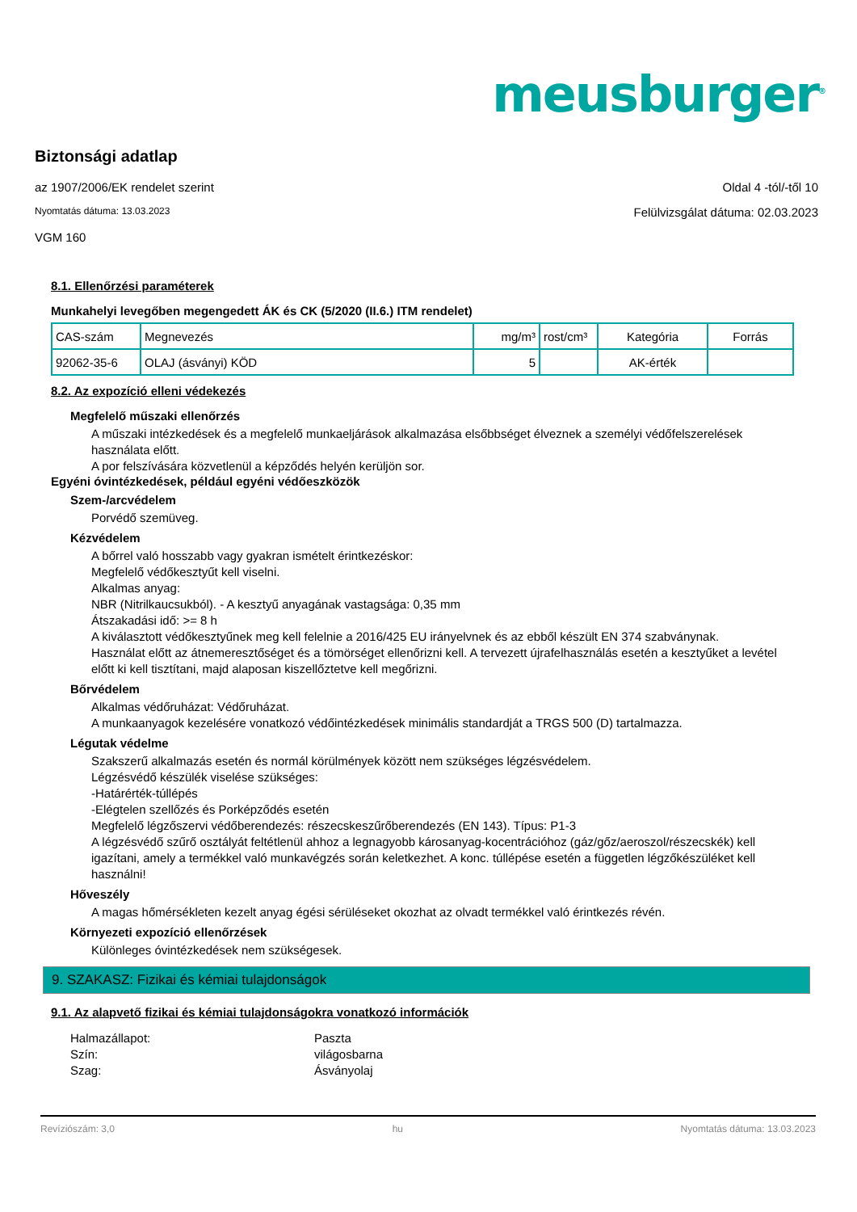meusburger<sup>®</sup>
Biztonsági adatlap
az 1907/2006/EK rendelet szerint Oldal 4 -tól/-től 10
Nyomtatás dátuma: 13.03.2023 Felülvizsgálat dátuma: 02.03.2023
VGM 160
8.1. Ellenőrzési paraméterek
Munkahelyi levegőben megengedett ÁK és CK (5/2020 (II.6.) ITM rendelet)
| CAS-szám | Megnevezés | mg/m³ | rost/cm³ | Kategória | Forrás |
| 92062-35-6 | OLAJ (ásványi) KÖD | 5 | | AK-érték | |
8.2. Az expozíció elleni védekezés
Megfelelő műszaki ellenőrzés
A műszaki intézkedések és a megfelelő munkaeljárások alkalmazása elsőbbséget élveznek a személyi védőfelszerelések használata előtt.
A por felszívására közvetlenül a képződés helyén kerüljön sor.
Egyéni óvintézkedések, például egyéni védőeszközök
Szem-/arcvédelem
Porvédő szemüveg.
Kézvédelem
A bőrrel való hosszabb vagy gyakran ismételt érintkezéskor:
Megfelelő védőkesztyűt kell viselni.
Alkalmas anyag:
NBR (Nitrilkaucsukból). - A kesztyű anyagának vastagsága: 0,35 mm
Átszakadási idő: >= 8 h
A kiválasztott védőkesztyűnek meg kell felelnie a 2016/425 EU irányelvnek és az ebből készült EN 374 szabványnak.
Használat előtt az átnemeresztőséget és a tömörséget ellenőrizni kell. A tervezett újrafelhasználás esetén a kesztyűket a levétel előtt ki kell tisztítani, majd alaposan kiszellőztetve kell megőrizni.
Bőrvédelem
Alkalmas védőruházat: Védőruházat.
A munkaanyagok kezelésére vonatkozó védőintézkedések minimális standardját a TRGS 500 (D) tartalmazza.
Légutak védelme
Szakszerű alkalmazás esetén és normál körülmények között nem szükséges légzésvédelem.
Légzésvédő készülék viselése szükséges:
-Határérték-túllépés
-Elégtelen szellőzés és Porképződés esetén
Megfelelő légzőszervi védőberendezés: részecskeszűrőberendezés (EN 143). Típus: P1-3
A légzésvédő szűrő osztályát feltétlenül ahhoz a legnagyobb károsanyag-kocentrációhoz (gáz/gőz/aeroszol/részecskék) kell igazítani, amely a termékkel való munkavégzés során keletkezhet. A konc. túllépése esetén a független légzőkészüléket kell használni!
Hőveszély
A magas hőmérsékleten kezelt anyag égési sérüléseket okozhat az olvadt termékkel való érintkezés révén.
Környezeti expozíció ellenőrzések
Különleges óvintézkedések nem szükségesek.
9. SZAKASZ: Fizikai és kémiai tulajdonságok
9.1. Az alapvető fizikai és kémiai tulajdonságokra vonatkozó információk
Halmazállapot: Paszta
Szín: világosbarna
Szag: Ásványolaj
Revíziószám: 3,0 hu Nyomtatás dátuma: 13.03.2023